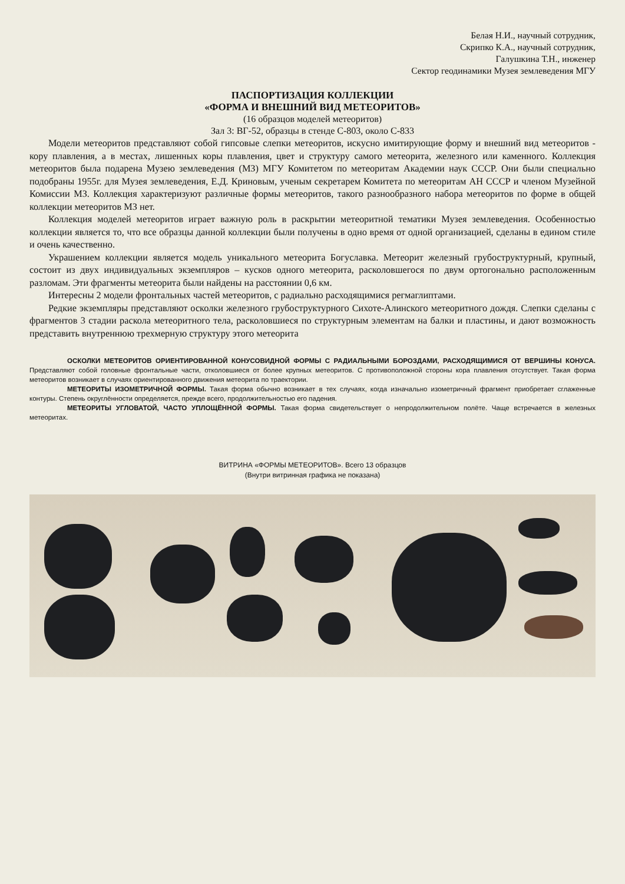Белая Н.И., научный сотрудник,
Скрипко К.А., научный сотрудник,
Галушкина Т.Н., инженер
Сектор геодинамики Музея землеведения МГУ
ПАСПОРТИЗАЦИЯ КОЛЛЕКЦИИ
«ФОРМА И ВНЕШНИЙ ВИД МЕТЕОРИТОВ»
(16 образцов моделей метеоритов)
Зал 3: ВГ-52, образцы в стенде С-803, около С-833
Модели метеоритов представляют собой гипсовые слепки метеоритов, искусно имитирующие форму и внешний вид метеоритов - кору плавления, а в местах, лишенных коры плавления, цвет и структуру самого метеорита, железного или каменного. Коллекция метеоритов была подарена Музею землеведения (МЗ) МГУ Комитетом по метеоритам Академии наук СССР. Они были специально подобраны 1955г. для Музея землеведения, Е.Д. Криновым, ученым секретарем Комитета по метеоритам АН СССР и членом Музейной Комиссии МЗ. Коллекция характеризуют различные формы метеоритов, такого разнообразного набора метеоритов по форме в общей коллекции метеоритов МЗ нет.
Коллекция моделей метеоритов играет важную роль в раскрытии метеоритной тематики Музея землеведения. Особенностью коллекции является то, что все образцы данной коллекции были получены в одно время от одной организацией, сделаны в едином стиле и очень качественно.
Украшением коллекции является модель уникального метеорита Богуславка. Метеорит железный грубоструктурный, крупный, состоит из двух индивидуальных экземпляров – кусков одного метеорита, расколовшегося по двум ортогонально расположенным разломам. Эти фрагменты метеорита были найдены на расстоянии 0,6 км.
Интересны 2 модели фронтальных частей метеоритов, с радиально расходящимися регмаглиптами.
Редкие экземпляры представляют осколки железного грубоструктурного Сихоте-Алинского метеоритного дождя. Слепки сделаны с фрагментов 3 стадии раскола метеоритного тела, расколовшиеся по структурным элементам на балки и пластины, и дают возможность представить внутреннюю трехмерную структуру этого метеорита
ОСКОЛКИ МЕТЕОРИТОВ ОРИЕНТИРОВАННОЙ КОНУСОВИДНОЙ ФОРМЫ С РАДИАЛЬНЫМИ БОРОЗДАМИ, РАСХОДЯЩИМИСЯ ОТ ВЕРШИНЫ КОНУСА. Представляют собой головные фронтальные части, отколовшиеся от более крупных метеоритов. С противоположной стороны кора плавления отсутствует. Такая форма метеоритов возникает в случаях ориентированного движения метеорита по траектории.
МЕТЕОРИТЫ ИЗОМЕТРИЧНОЙ ФОРМЫ. Такая форма обычно возникает в тех случаях, когда изначально изометричный фрагмент приобретает сглаженные контуры. Степень округлённости определяется, прежде всего, продолжительностью его падения.
МЕТЕОРИТЫ УГЛОВАТОЙ, ЧАСТО УПЛОЩЁННОЙ ФОРМЫ. Такая форма свидетельствует о непродолжительном полёте. Чаще встречается в железных метеоритах.
ВИТРИНА «ФОРМЫ МЕТЕОРИТОВ». Всего 13 образцов
(Внутри витринная графика не показана)